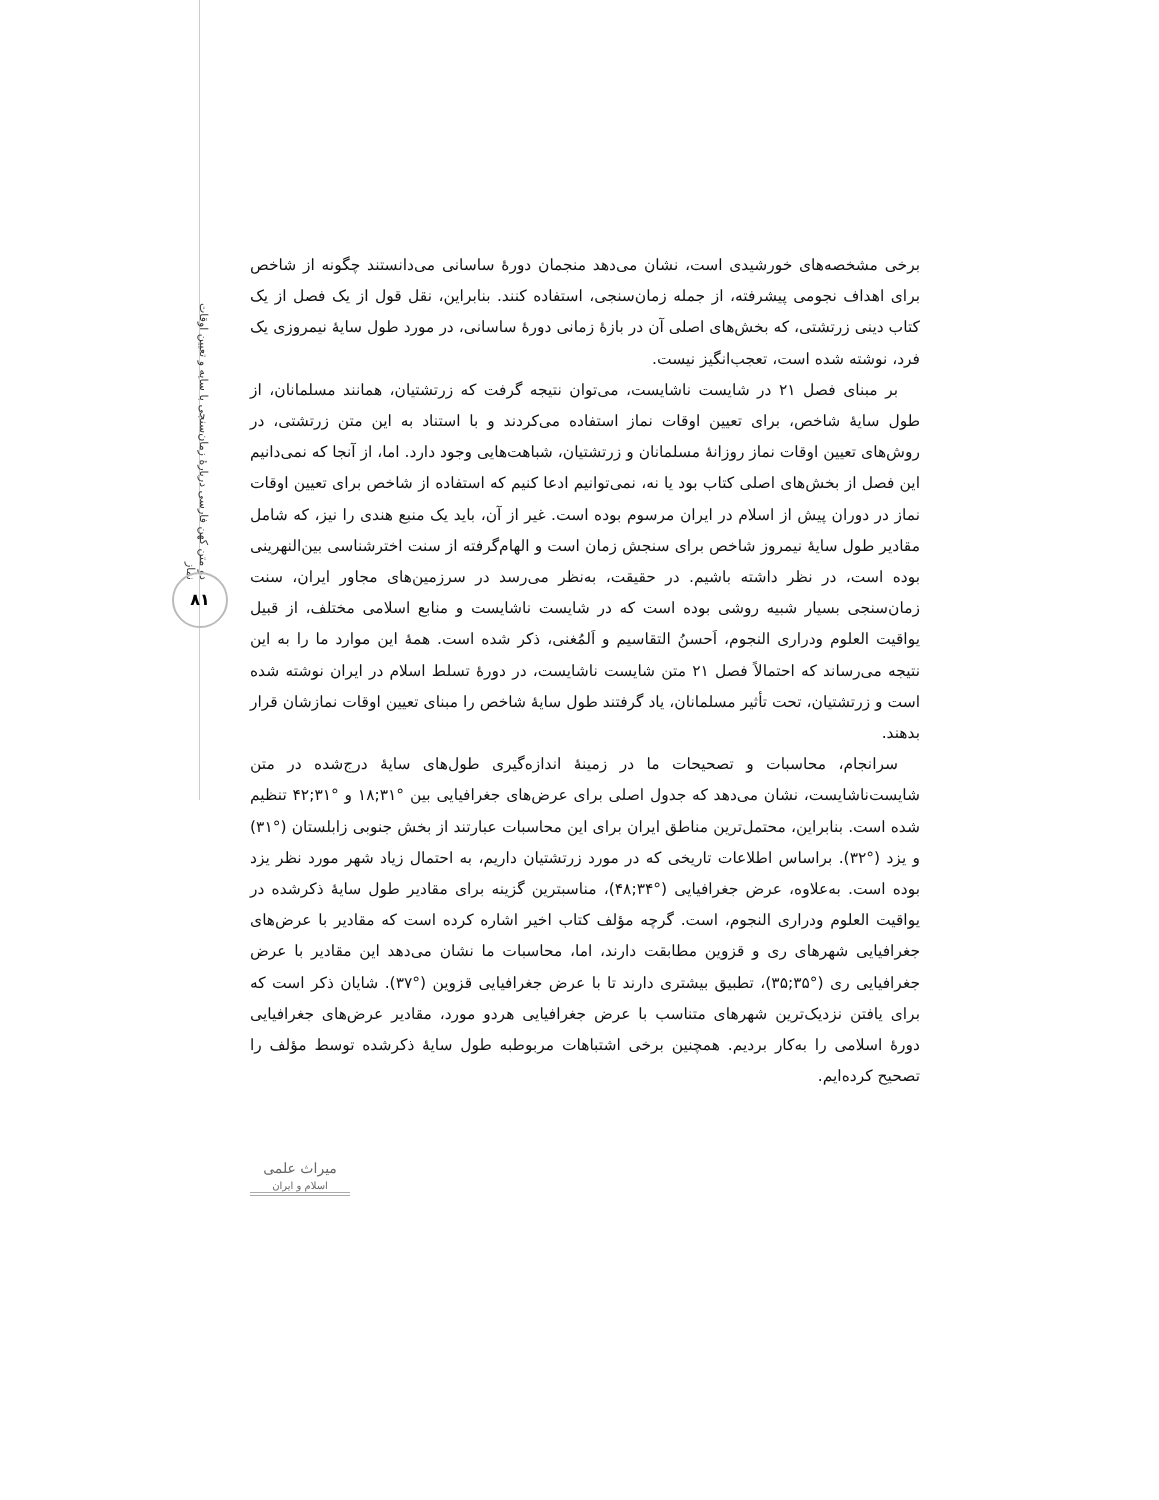دو متن کهن فارسی دربارهٔ زمان‌سنجی با سایه و تعیین اوقات نماز
۸۱
برخی مشخصه‌های خورشیدی است، نشان می‌دهد منجمان دورهٔ ساسانی می‌دانستند چگونه از شاخص برای اهداف نجومی پیشرفته، از جمله زمان‌سنجی، استفاده کنند. بنابراین، نقل قول از یک فصل از یک کتاب دینی زرتشتی، که بخش‌های اصلی آن در بازهٔ زمانی دورهٔ ساسانی، در مورد طول سایهٔ نیمروزی یک فرد، نوشته شده است، تعجب‌انگیز نیست.
بر مبنای فصل ۲۱ در شایست ناشایست، می‌توان نتیجه گرفت که زرتشتیان، همانند مسلمانان، از طول سایهٔ شاخص، برای تعیین اوقات نماز استفاده می‌کردند و با استناد به این متن زرتشتی، در روش‌های تعیین اوقات نماز روزانهٔ مسلمانان و زرتشتیان، شباهت‌هایی وجود دارد. اما، از آنجا که نمی‌دانیم این فصل از بخش‌های اصلی کتاب بود یا نه، نمی‌توانیم ادعا کنیم که استفاده از شاخص برای تعیین اوقات نماز در دوران پیش از اسلام در ایران مرسوم بوده است. غیر از آن، باید یک منبع هندی را نیز، که شامل مقادیر طول سایهٔ نیمروز شاخص برای سنجش زمان است و الهام‌گرفته از سنت اخترشناسی بین‌النهرینی بوده است، در نظر داشته باشیم. در حقیقت، به‌نظر می‌رسد در سرزمین‌های مجاور ایران، سنت زمان‌سنجی بسیار شبیه روشی بوده است که در شایست ناشایست و منابع اسلامی مختلف، از قبیل یواقیت العلوم ودراری النجوم، اَحسنُ التقاسیم و اَلمُغنی، ذکر شده است. همهٔ این موارد ما را به این نتیجه می‌رساند که احتمالاً فصل ۲۱ متن شایست ناشایست، در دورهٔ تسلط اسلام در ایران نوشته شده است و زرتشتیان، تحت تأثیر مسلمانان، یاد گرفتند طول سایهٔ شاخص را مبنای تعیین اوقات نمازشان قرار بدهند.
سرانجام، محاسبات و تصحیحات ما در زمینهٔ اندازه‌گیری طول‌های سایهٔ درج‌شده در متن شایست‌ناشایست، نشان می‌دهد که جدول اصلی برای عرض‌های جغرافیایی بین °۳۱;۱۸ و °۳۱;۴۲ تنظیم شده است. بنابراین، محتمل‌ترین مناطق ایران برای این محاسبات عبارتند از بخش جنوبی زابلستان (°۳۱) و یزد (°۳۲). براساس اطلاعات تاریخی که در مورد زرتشتیان داریم، به احتمال زیاد شهر مورد نظر یزد بوده است. به‌علاوه، عرض جغرافیایی (°۳۴;۴۸)، مناسبترین گزینه برای مقادیر طول سایهٔ ذکرشده در یواقیت العلوم ودراری النجوم، است. گرچه مؤلف کتاب اخیر اشاره کرده است که مقادیر با عرض‌های جغرافیایی شهرهای ری و قزوین مطابقت دارند، اما، محاسبات ما نشان می‌دهد این مقادیر با عرض جغرافیایی ری (°۳۵;۳۵)، تطبیق بیشتری دارند تا با عرض جغرافیایی قزوین (°۳۷). شایان ذکر است که برای یافتن نزدیک‌ترین شهرهای متناسب با عرض جغرافیایی هردو مورد، مقادیر عرض‌های جغرافیایی دورهٔ اسلامی را به‌کار بردیم. همچنین برخی اشتباهات مربوطبه طول سایهٔ ذکرشده توسط مؤلف را تصحیح کرده‌ایم.
میراث علمی
اسلام و ایران